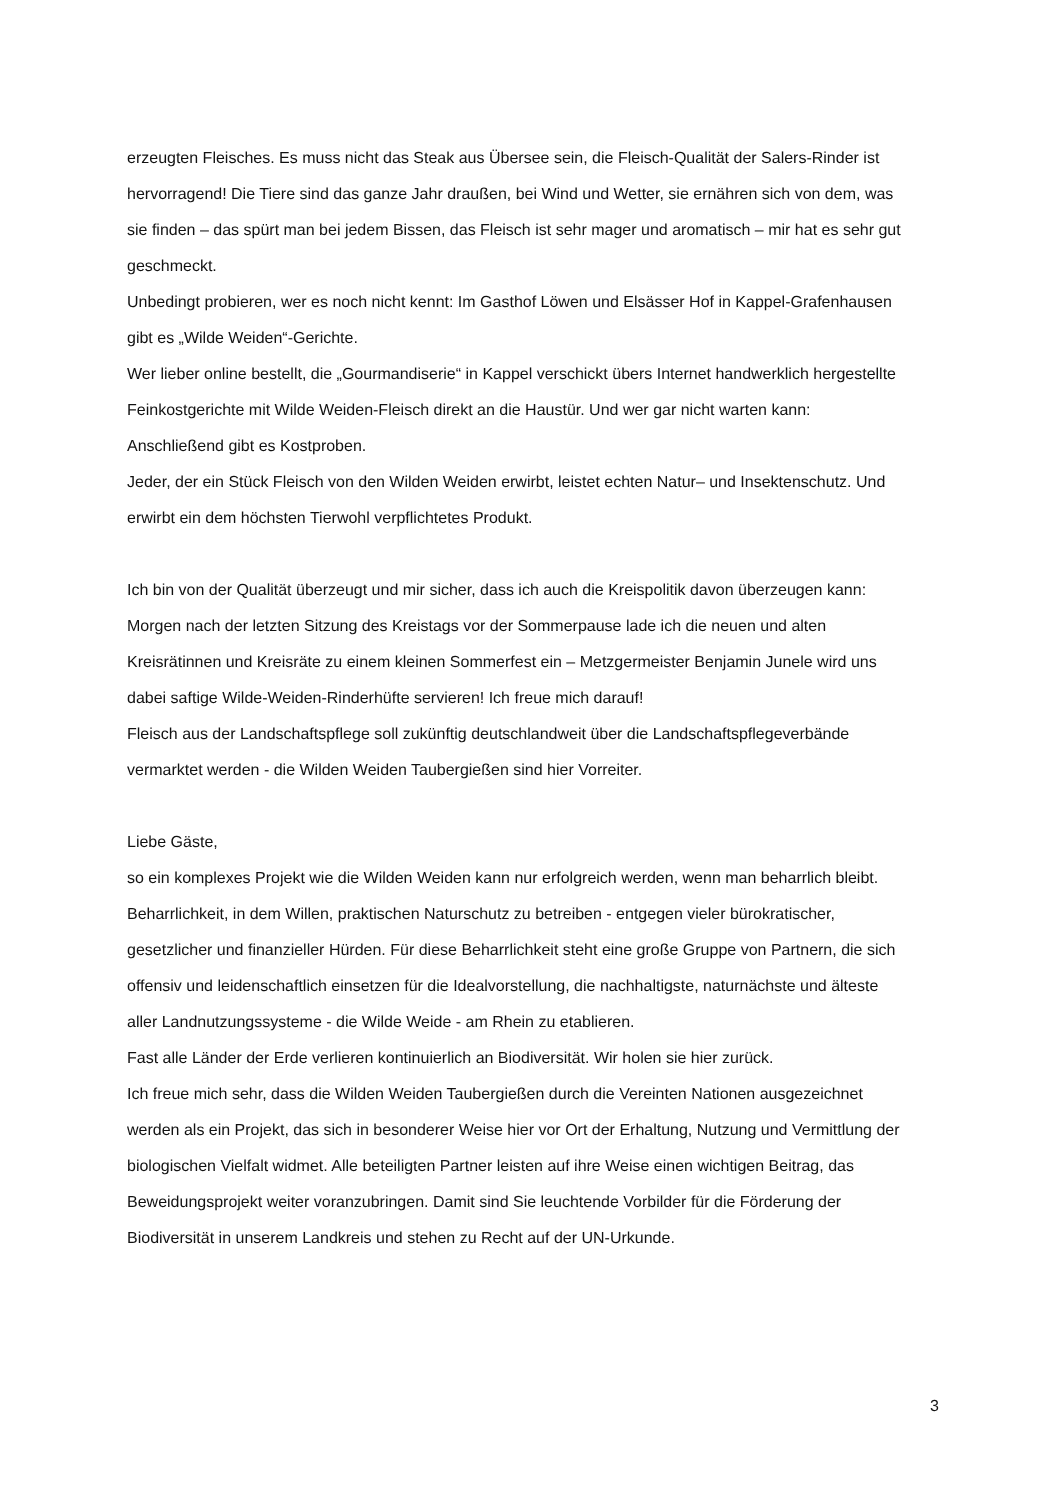erzeugten Fleisches. Es muss nicht das Steak aus Übersee sein, die Fleisch-Qualität der Salers-Rinder ist hervorragend! Die Tiere sind das ganze Jahr draußen, bei Wind und Wetter, sie ernähren sich von dem, was sie finden – das spürt man bei jedem Bissen, das Fleisch ist sehr mager und aromatisch – mir hat es sehr gut geschmeckt.
Unbedingt probieren, wer es noch nicht kennt: Im Gasthof Löwen und Elsässer Hof in Kappel-Grafenhausen gibt es „Wilde Weiden“-Gerichte.
Wer lieber online bestellt, die „Gourmandiserie“ in Kappel verschickt übers Internet handwerklich hergestellte Feinkostgerichte mit Wilde Weiden-Fleisch direkt an die Haustür. Und wer gar nicht warten kann: Anschließend gibt es Kostproben.
Jeder, der ein Stück Fleisch von den Wilden Weiden erwirbt, leistet echten Natur– und Insektenschutz. Und erwirbt ein dem höchsten Tierwohl verpflichtetes Produkt.
Ich bin von der Qualität überzeugt und mir sicher, dass ich auch die Kreispolitik davon überzeugen kann: Morgen nach der letzten Sitzung des Kreistags vor der Sommerpause lade ich die neuen und alten Kreisrätinnen und Kreisräte zu einem kleinen Sommerfest ein – Metzgermeister Benjamin Junele wird uns dabei saftige Wilde-Weiden-Rinderhüfte servieren! Ich freue mich darauf!
Fleisch aus der Landschaftspflege soll zukünftig deutschlandweit über die Landschaftspflegeverbände vermarktet werden - die Wilden Weiden Taubergießen sind hier Vorreiter.
Liebe Gäste,
so ein komplexes Projekt wie die Wilden Weiden kann nur erfolgreich werden, wenn man beharrlich bleibt. Beharrlichkeit, in dem Willen, praktischen Naturschutz zu betreiben - entgegen vieler bürokratischer, gesetzlicher und finanzieller Hürden. Für diese Beharrlichkeit steht eine große Gruppe von Partnern, die sich offensiv und leidenschaftlich einsetzen für die Idealvorstellung, die nachhaltigste, naturnächste und älteste aller Landnutzungssysteme - die Wilde Weide - am Rhein zu etablieren.
Fast alle Länder der Erde verlieren kontinuierlich an Biodiversität. Wir holen sie hier zurück.
Ich freue mich sehr, dass die Wilden Weiden Taubergießen durch die Vereinten Nationen ausgezeichnet werden als ein Projekt, das sich in besonderer Weise hier vor Ort der Erhaltung, Nutzung und Vermittlung der biologischen Vielfalt widmet. Alle beteiligten Partner leisten auf ihre Weise einen wichtigen Beitrag, das Beweidungsprojekt weiter voranzubringen. Damit sind Sie leuchtende Vorbilder für die Förderung der Biodiversität in unserem Landkreis und stehen zu Recht auf der UN-Urkunde.
3